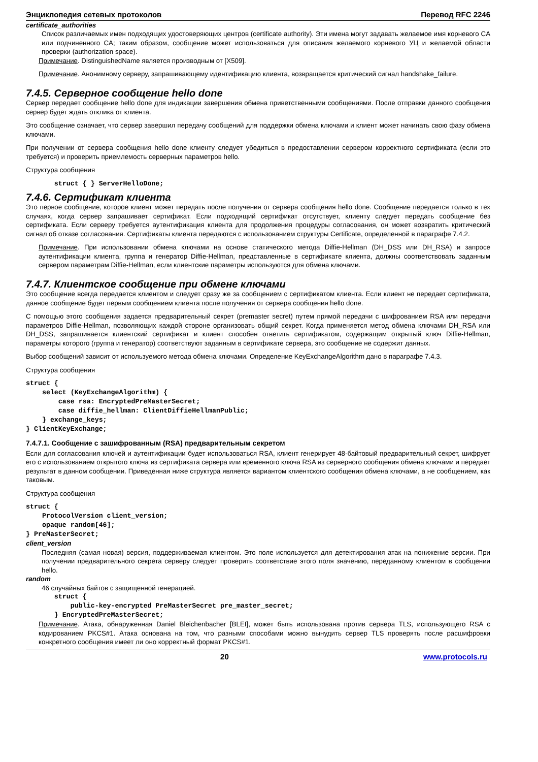Энциклопедия сетевых протоколов Перевод RFC 2246
certificate_authorities
Список различаемых имен подходящих удостоверяющих центров (certificate authority). Эти имена могут задавать желаемое имя корневого CA или подчиненного CA; таким образом, сообщение может использоваться для описания желаемого корневого УЦ и желаемой области проверки (authorization space).
Примечание. DistinguishedName является производным от [X509].
Примечание. Анонимному серверу, запрашивающему идентификацию клиента, возвращается критический сигнал handshake_failure.
7.4.5. Серверное сообщение hello done
Сервер передает сообщение hello done для индикации завершения обмена приветственными сообщениями. После отправки данного сообщения сервер будет ждать отклика от клиента.
Это сообщение означает, что сервер завершил передачу сообщений для поддержки обмена ключами и клиент может начинать свою фазу обмена ключами.
При получении от сервера сообщения hello done клиенту следует убедиться в предоставлении сервером корректного сертификата (если это требуется) и проверить приемлемость серверных параметров hello.
Структура сообщения
       struct { } ServerHelloDone;
7.4.6. Сертификат клиента
Это первое сообщение, которое клиент может передать после получения от сервера сообщения hello done. Сообщение передается только в тех случаях, когда сервер запрашивает сертификат. Если подходящий сертификат отсутствует, клиенту следует передать сообщение без сертификата. Если серверу требуется аутентификация клиента для продолжения процедуры согласования, он может возвратить критический сигнал об отказе согласования. Сертификаты клиента передаются с использованием структуры Certificate, определенной в параграфе 7.4.2.
Примечание. При использовании обмена ключами на основе статического метода Diffie-Hellman (DH_DSS или DH_RSA) и запросе аутентификации клиента, группа и генератор Diffie-Hellman, представленные в сертификате клиента, должны соответствовать заданным сервером параметрам Diffie-Hellman, если клиентские параметры используются для обмена ключами.
7.4.7. Клиентское сообщение при обмене ключами
Это сообщение всегда передается клиентом и следует сразу же за сообщением с сертификатом клиента. Если клиент не передает сертификата, данное сообщение будет первым сообщением клиента после получения от сервера сообщения hello done.
С помощью этого сообщения задается предварительный секрет (premaster secret) путем прямой передачи с шифрованием RSA или передачи параметров Diffie-Hellman, позволяющих каждой стороне организовать общий секрет. Когда применяется метод обмена ключами DH_RSA или DH_DSS, запрашивается клиентский сертификат и клиент способен ответить сертификатом, содержащим открытый ключ Diffie-Hellman, параметры которого (группа и генератор) соответствуют заданным в сертификате сервера, это сообщение не содержит данных.
Выбор сообщений зависит от используемого метода обмена ключами. Определение KeyExchangeAlgorithm дано в параграфе 7.4.3.
Структура сообщения
struct {
    select (KeyExchangeAlgorithm) {
        case rsa: EncryptedPreMasterSecret;
        case diffie_hellman: ClientDiffieHellmanPublic;
    } exchange_keys;
} ClientKeyExchange;
7.4.7.1. Сообщение с зашифрованным (RSA) предварительным секретом
Если для согласования ключей и аутентификации будет использоваться RSA, клиент генерирует 48-байтовый предварительный секрет, шифрует его с использованием открытого ключа из сертификата сервера или временного ключа RSA из серверного сообщения обмена ключами и передает результат в данном сообщении. Приведенная ниже структура является вариантом клиентского сообщения обмена ключами, а не сообщением, как таковым.
Структура сообщения
struct {
    ProtocolVersion client_version;
    opaque random[46];
} PreMasterSecret;
client_version
Последняя (самая новая) версия, поддерживаемая клиентом. Это поле используется для детектирования атак на понижение версии. При получении предварительного секрета серверу следует проверить соответствие этого поля значению, переданному клиентом в сообщении hello.
random
46 случайных байтов с защищенной генерацией.
       struct {
           public-key-encrypted PreMasterSecret pre_master_secret;
       } EncryptedPreMasterSecret;
Примечание. Атака, обнаруженная Daniel Bleichenbacher [BLEI], может быть использована против сервера TLS, использующего RSA с кодированием PKCS#1. Атака основана на том, что разными способами можно вынудить сервер TLS проверять после расшифровки конкретного сообщения имеет ли оно корректный формат PKCS#1.
20 www.protocols.ru